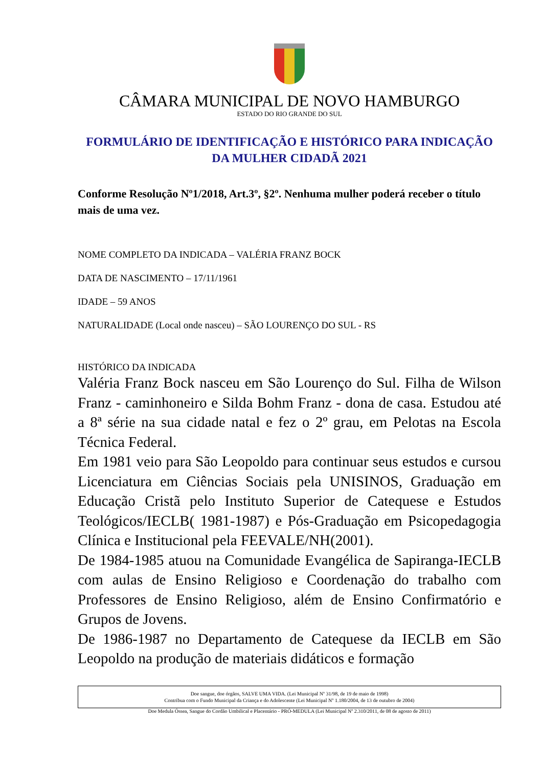CÂMARA MUNICIPAL DE NOVO HAMBURGO
ESTADO DO RIO GRANDE DO SUL
FORMULÁRIO DE IDENTIFICAÇÃO E HISTÓRICO PARA INDICAÇÃO DA MULHER CIDADÃ 2021
Conforme Resolução Nº1/2018, Art.3º, §2º. Nenhuma mulher poderá receber o título mais de uma vez.
NOME COMPLETO DA INDICADA – VALÉRIA FRANZ BOCK
DATA DE NASCIMENTO – 17/11/1961
IDADE – 59 ANOS
NATURALIDADE (Local onde nasceu) – SÃO LOURENÇO DO SUL - RS
HISTÓRICO DA INDICADA
Valéria Franz Bock nasceu em São Lourenço do Sul. Filha de Wilson Franz - caminhoneiro e Silda Bohm Franz - dona de casa. Estudou até a 8ª série na sua cidade natal e fez o 2º grau, em Pelotas na Escola Técnica Federal.
Em 1981 veio para São Leopoldo para continuar seus estudos e cursou Licenciatura em Ciências Sociais pela UNISINOS, Graduação em Educação Cristã pelo Instituto Superior de Catequese e Estudos Teológicos/IECLB( 1981-1987) e Pós-Graduação em Psicopedagogia Clínica e Institucional pela FEEVALE/NH(2001).
De 1984-1985 atuou na Comunidade Evangélica de Sapiranga-IECLB com aulas de Ensino Religioso e Coordenação do trabalho com Professores de Ensino Religioso, além de Ensino Confirmatório e Grupos de Jovens.
De 1986-1987 no Departamento de Catequese da IECLB em São Leopoldo na produção de materiais didáticos e formação
Doe sangue, doe órgãos, SALVE UMA VIDA. (Lei Municipal Nº 31/98, de 19 de maio de 1998)
Contribua com o Fundo Municipal da Criança e do Adolescente (Lei Municipal Nº 1.180/2004, de 13 de outubro de 2004)
Doe Medula Óssea, Sangue do Cordão Umbilical e Placentário - PRÓ-MEDULA (Lei Municipal Nº 2.310/2011, de 08 de agosto de 2011)